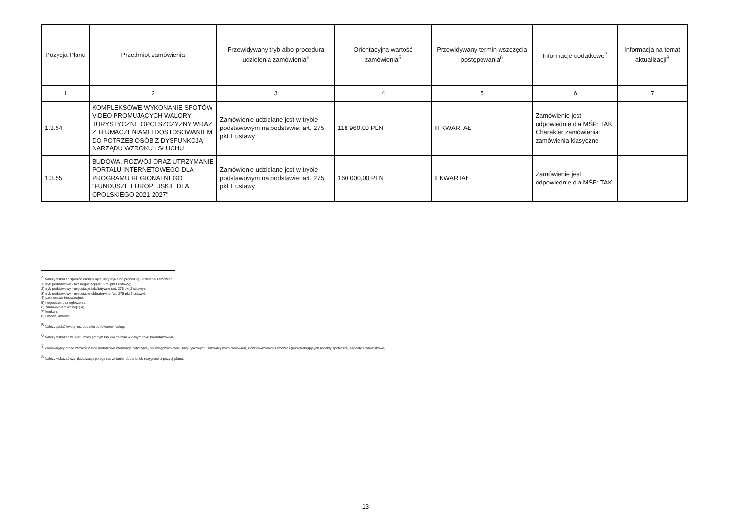| Pozycja Planu | Przedmiot zamówienia | Przewidywany tryb albo procedura udzielenia zamówienia<sup>4</sup> | Orientacyjna wartość zamówienia<sup>5</sup> | Przewidywany termin wszczęcia postępowania<sup>6</sup> | Informacje dodatkowe<sup>7</sup> | Informacja na temat aktualizacji<sup>8</sup> |
| --- | --- | --- | --- | --- | --- | --- |
| 1 | 2 | 3 | 4 | 5 | 6 | 7 |
| 1.3.54 | KOMPLEKSOWE WYKONANIE SPOTÓW VIDEO PROMUJĄCYCH WALORY TURYSTYCZNE OPOLSZCZYZNY WRAZ Z TŁUMACZENIAMI I DOSTOSOWANIEM DO POTRZEB OSÓB Z DYSFUNKCJĄ NARZĄDU WZROKU I SŁUCHU | Zamówienie udzielane jest w trybie podstawowym na podstawie: art. 275 pkt 1 ustawy | 118 960,00 PLN | III KWARTAŁ | Zamówienie jest odpowiednie dla MŚP: TAK Charakter zamówienia: zamówienia klasyczne | |
| 1.3.55 | BUDOWA, ROZWÓJ ORAZ UTRZYMANIE PORTALU INTERNETOWEGO DLA PROGRAMU REGIONALNEGO "FUNDUSZE EUROPEJSKIE DLA OPOLSKIEGO 2021-2027" | Zamówienie udzielane jest w trybie podstawowym na podstawie: art. 275 pkt 1 ustawy | 160 000,00 PLN | II KWARTAŁ | Zamówienie jest odpowiednie dla MŚP: TAK | |
<sup>4</sup> Należy wskazać spośród następującej listy tryb albo procedurę udzielania zamówień:
1) tryb podstawowy - bez negocjacji (art. 275 pkt 1 ustawy);
2) tryb podstawowy - negocjacje fakultatywne (art. 275 pkt 2 ustawy);
3) tryb podstawowy - negocjacje obligatoryjne (art. 275 pkt 3 ustawy);
4) partnerstwo innowacyjne;
5) negocjacje bez ogłoszenia;
6) zamówienie z wolnej ręki;
7) konkurs;
8) umowa ramowa.
<sup>5</sup> Należy podać kwotę bez podatku od towarów i usług.
<sup>6</sup> Należy wskazać w ujęciu miesięcznym lub kwartalnym w danym roku kalendarzowym.
<sup>7</sup> Zamawiający może zamieścić inne dodatkowe informacje dotyczące, np. wstępnych konsultacji rynkowych, innowacyjnych zamówień, zrównoważonych zamówień (uwzględniających aspekty społeczne, aspekty środowiskowe).
<sup>8</sup> Należy wskazać czy aktualizacja polega na: zmianie, dodaniu lub rezygnacji z pozycji planu.
13